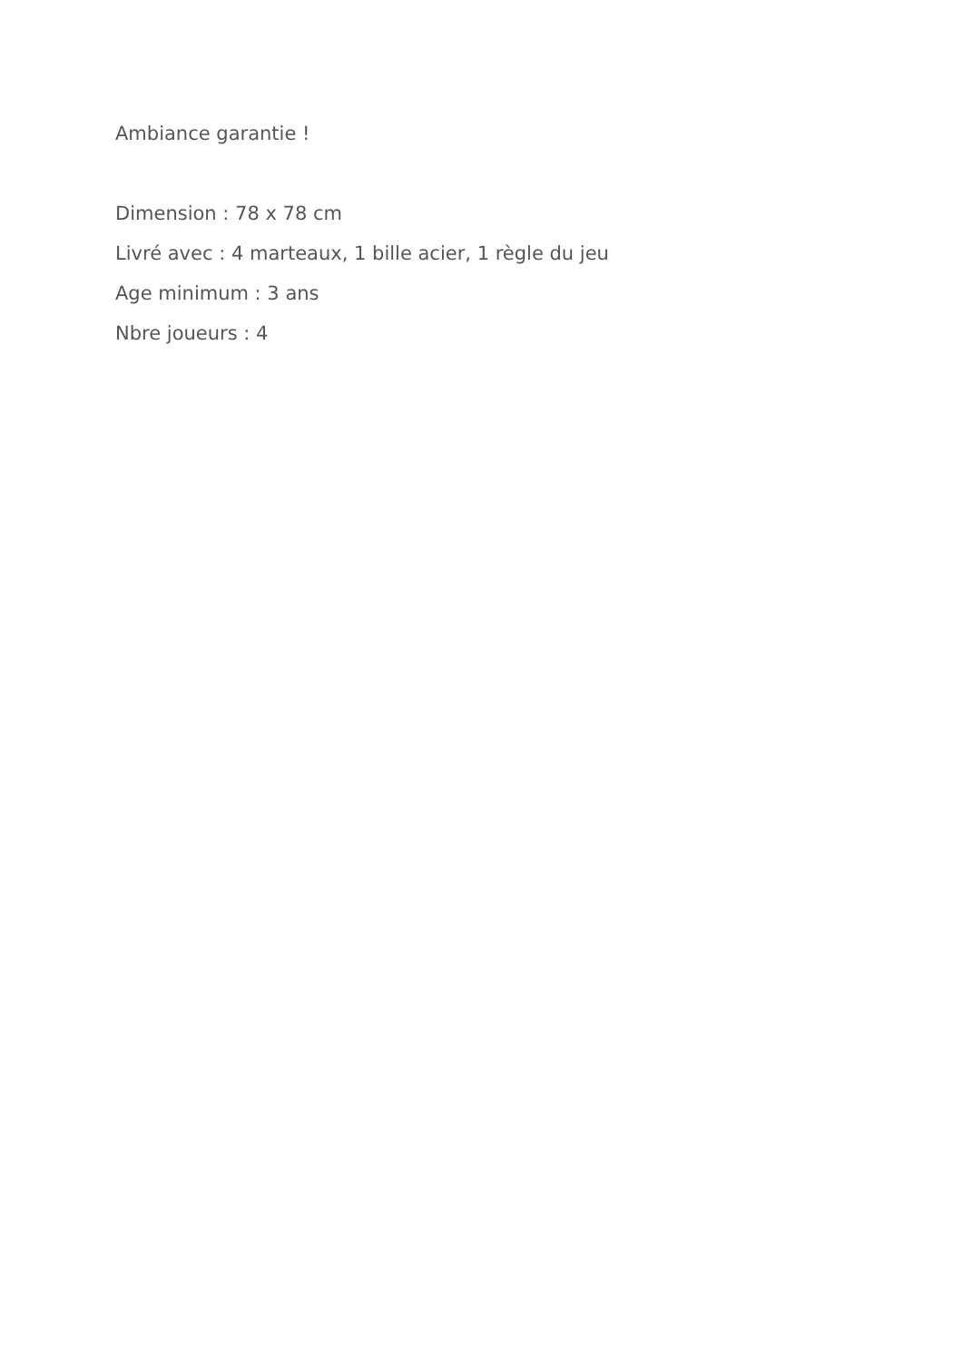Ambiance garantie !
Dimension : 78 x 78 cm
Livré avec : 4 marteaux, 1 bille acier, 1 règle du jeu
Age minimum : 3 ans
Nbre joueurs : 4